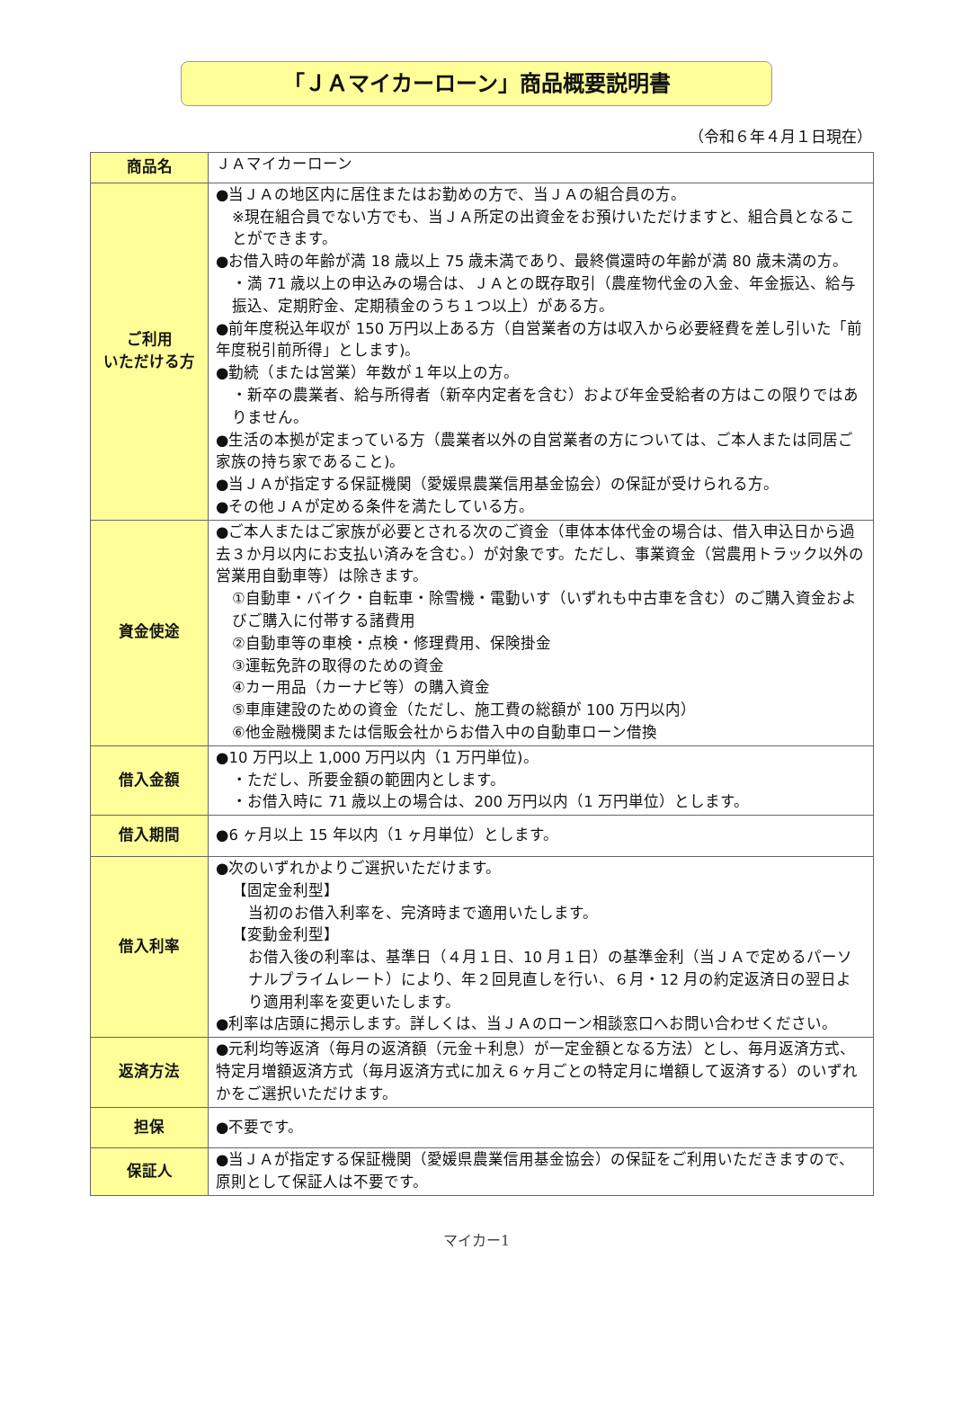「ＪＡマイカーローン」商品概要説明書
（令和６年４月１日現在）
| 商品名 | ＪＡマイカーローン |
| ご利用 いただける方 | ●当ＪＡの地区内に居住またはお勤めの方で、当ＪＡの組合員の方。 ※現在組合員でない方でも、当ＪＡ所定の出資金をお預けいただけますと、組合員となることができます。 ●お借入時の年齢が満 18 歳以上 75 歳未満であり、最終償還時の年齢が満 80 歳未満の方。 ・満 71 歳以上の申込みの場合は、ＪＡとの既存取引（農産物代金の入金、年金振込、給与振込、定期貯金、定期積金のうち１つ以上）がある方。 ●前年度税込年収が 150 万円以上ある方（自営業者の方は収入から必要経費を差し引いた「前年度税引前所得」とします)。 ●勤続（または営業）年数が１年以上の方。 ・新卒の農業者、給与所得者（新卒内定者を含む）および年金受給者の方はこの限りではありません。 ●生活の本拠が定まっている方（農業者以外の自営業者の方については、ご本人または同居ご家族の持ち家であること)。 ●当ＪＡが指定する保証機関（愛媛県農業信用基金協会）の保証が受けられる方。 ●その他ＪＡが定める条件を満たしている方。 |
| 資金使途 | ●ご本人またはご家族が必要とされる次のご資金（車体本体代金の場合は、借入申込日から過去３か月以内にお支払い済みを含む。）が対象です。ただし、事業資金（営農用トラック以外の営業用自動車等）は除きます。 ①自動車・バイク・自転車・除雪機・電動いす（いずれも中古車を含む）のご購入資金およびご購入に付帯する諸費用 ②自動車等の車検・点検・修理費用、保険掛金 ③運転免許の取得のための資金 ④カー用品（カーナビ等）の購入資金 ⑤車庫建設のための資金（ただし、施工費の総額が 100 万円以内） ⑥他金融機関または信販会社からお借入中の自動車ローン借換 |
| 借入金額 | ●10 万円以上 1,000 万円以内（1 万円単位)。 ・ただし、所要金額の範囲内とします。 ・お借入時に 71 歳以上の場合は、200 万円以内（1 万円単位）とします。 |
| 借入期間 | ●6 ヶ月以上 15 年以内（1 ヶ月単位）とします。 |
| 借入利率 | ●次のいずれかよりご選択いただけます。 【固定金利型】 当初のお借入利率を、完済時まで適用いたします。 【変動金利型】 お借入後の利率は、基準日（４月１日、10 月１日）の基準金利（当ＪＡで定めるパーソナルプライムレート）により、年２回見直しを行い、６月・12 月の約定返済日の翌日より適用利率を変更いたします。 ●利率は店頭に掲示します。詳しくは、当ＪＡのローン相談窓口へお問い合わせください。 |
| 返済方法 | ●元利均等返済（毎月の返済額（元金＋利息）が一定金額となる方法）とし、毎月返済方式、特定月増額返済方式（毎月返済方式に加え６ヶ月ごとの特定月に増額して返済する）のいずれかをご選択いただけます。 |
| 担保 | ●不要です。 |
| 保証人 | ●当ＪＡが指定する保証機関（愛媛県農業信用基金協会）の保証をご利用いただきますので、原則として保証人は不要です。 |
マイカー1